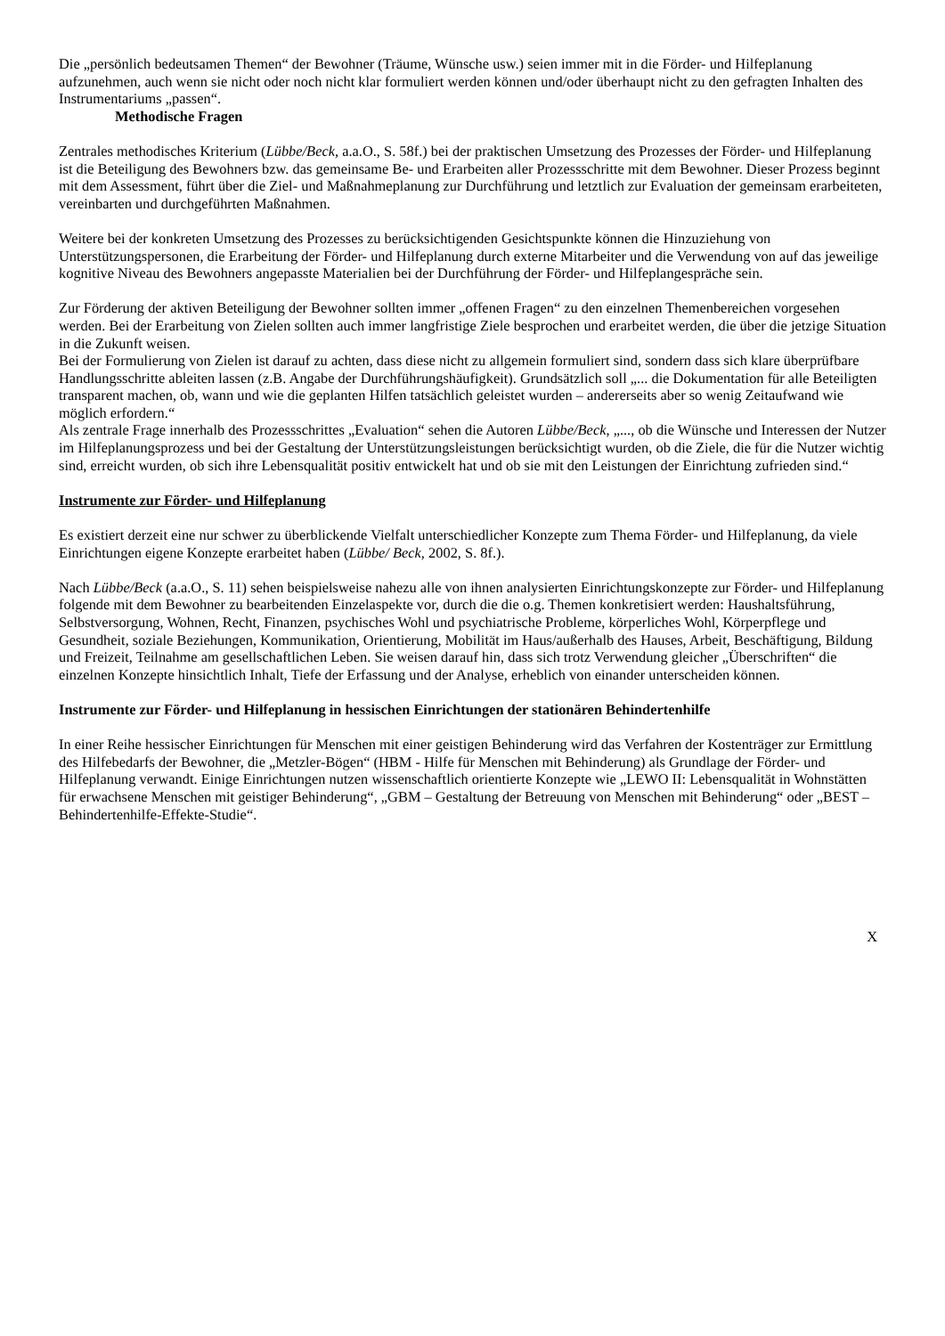Die „persönlich bedeutsamen Themen“ der Bewohner (Träume, Wünsche usw.) seien immer mit in die Förder- und Hilfeplanung aufzunehmen, auch wenn sie nicht oder noch nicht klar formuliert werden können und/oder überhaupt nicht zu den gefragten Inhalten des Instrumentariums „passen“.
Methodische Fragen
Zentrales methodisches Kriterium (Lübbe/Beck, a.a.O., S. 58f.) bei der praktischen Umsetzung des Prozesses der Förder- und Hilfeplanung ist die Beteiligung des Bewohners bzw. das gemeinsame Be- und Erarbeiten aller Prozessschritte mit dem Bewohner. Dieser Prozess beginnt mit dem Assessment, führt über die Ziel- und Maßnahmeplanung zur Durchführung und letztlich zur Evaluation der gemeinsam erarbeiteten, vereinbarten und durchgeführten Maßnahmen.
Weitere bei der konkreten Umsetzung des Prozesses zu berücksichtigenden Gesichtspunkte können die Hinzuziehung von Unterstützungspersonen, die Erarbeitung der Förder- und Hilfeplanung durch externe Mitarbeiter und die Verwendung von auf das jeweilige kognitive Niveau des Bewohners angepasste Materialien bei der Durchführung der Förder- und Hilfeplangespräche sein.
Zur Förderung der aktiven Beteiligung der Bewohner sollten immer „offenen Fragen“ zu den einzelnen Themenbereichen vorgesehen werden. Bei der Erarbeitung von Zielen sollten auch immer langfristige Ziele besprochen und erarbeitet werden, die über die jetzige Situation in die Zukunft weisen.
Bei der Formulierung von Zielen ist darauf zu achten, dass diese nicht zu allgemein formuliert sind, sondern dass sich klare überprüfbare Handlungsschritte ableiten lassen (z.B. Angabe der Durchführungshäufigkeit). Grundsätzlich soll „... die Dokumentation für alle Beteiligten transparent machen, ob, wann und wie die geplanten Hilfen tatsächlich geleistet wurden – andererseits aber so wenig Zeitaufwand wie möglich erfordern.“
Als zentrale Frage innerhalb des Prozessschrittes „Evaluation“ sehen die Autoren Lübbe/Beck, „..., ob die Wünsche und Interessen der Nutzer im Hilfeplanungsprozess und bei der Gestaltung der Unterstützungsleistungen berücksichtigt wurden, ob die Ziele, die für die Nutzer wichtig sind, erreicht wurden, ob sich ihre Lebensqualität positiv entwickelt hat und ob sie mit den Leistungen der Einrichtung zufrieden sind.“
Instrumente zur Förder- und Hilfeplanung
Es existiert derzeit eine nur schwer zu überblickende Vielfalt unterschiedlicher Konzepte zum Thema Förder- und Hilfeplanung, da viele Einrichtungen eigene Konzepte erarbeitet haben (Lübbe/ Beck, 2002, S. 8f.).
Nach Lübbe/Beck (a.a.O., S. 11) sehen beispielsweise nahezu alle von ihnen analysierten Einrichtungskonzepte zur Förder- und Hilfeplanung folgende mit dem Bewohner zu bearbeitenden Einzelaspekte vor, durch die die o.g. Themen konkretisiert werden: Haushaltsführung, Selbstversorgung, Wohnen, Recht, Finanzen, psychisches Wohl und psychiatrische Probleme, körperliches Wohl, Körperpflege und Gesundheit, soziale Beziehungen, Kommunikation, Orientierung, Mobilität im Haus/außerhalb des Hauses, Arbeit, Beschäftigung, Bildung und Freizeit, Teilnahme am gesellschaftlichen Leben. Sie weisen darauf hin, dass sich trotz Verwendung gleicher „Überschriften“ die einzelnen Konzepte hinsichtlich Inhalt, Tiefe der Erfassung und der Analyse, erheblich von einander unterscheiden können.
Instrumente zur Förder- und Hilfeplanung in hessischen Einrichtungen der stationären Behindertenhilfe
In einer Reihe hessischer Einrichtungen für Menschen mit einer geistigen Behinderung wird das Verfahren der Kostenträger zur Ermittlung des Hilfebedarfs der Bewohner, die „Metzler-Bögen“ (HBM - Hilfe für Menschen mit Behinderung) als Grundlage der Förder- und Hilfeplanung verwandt. Einige Einrichtungen nutzen wissenschaftlich orientierte Konzepte wie „LEWO II: Lebensqualität in Wohnstätten für erwachsene Menschen mit geistiger Behinderung“, „GBM – Gestaltung der Betreuung von Menschen mit Behinderung“ oder „BEST – Behindertenhilfe-Effekte-Studie“.
X